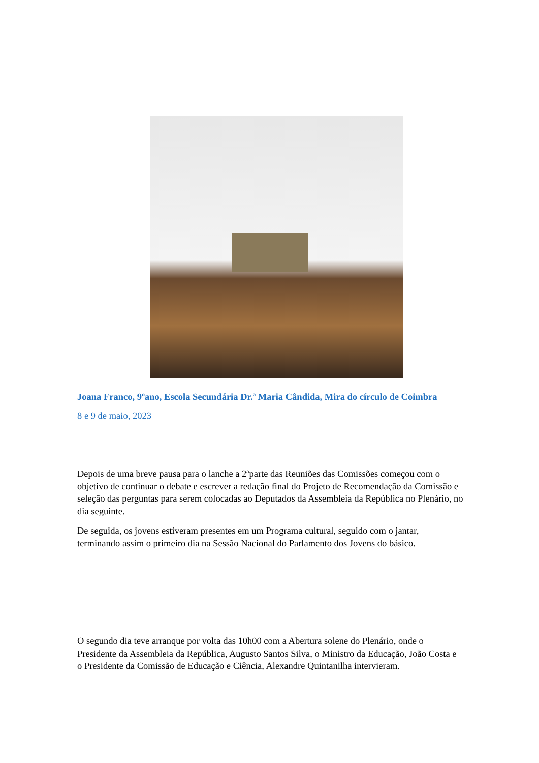Joana Franco, 9ºano, Escola Secundária Dr.ª Maria Cândida, Mira do círculo de Coimbra
8 e 9 de maio, 2023
Depois de uma breve pausa para o lanche a 2ªparte das Reuniões das Comissões começou com o objetivo de continuar o debate e escrever a redação final do Projeto de Recomendação da Comissão e seleção das perguntas para serem colocadas ao Deputados da Assembleia da República no Plenário, no dia seguinte.
De seguida, os jovens estiveram presentes em um Programa cultural, seguido com o jantar, terminando assim o primeiro dia na Sessão Nacional do Parlamento dos Jovens do básico.
O segundo dia teve arranque por volta das 10h00 com a Abertura solene do Plenário, onde o Presidente da Assembleia da República, Augusto Santos Silva, o Ministro da Educação, João Costa e o Presidente da Comissão de Educação e Ciência, Alexandre Quintanilha intervieram.